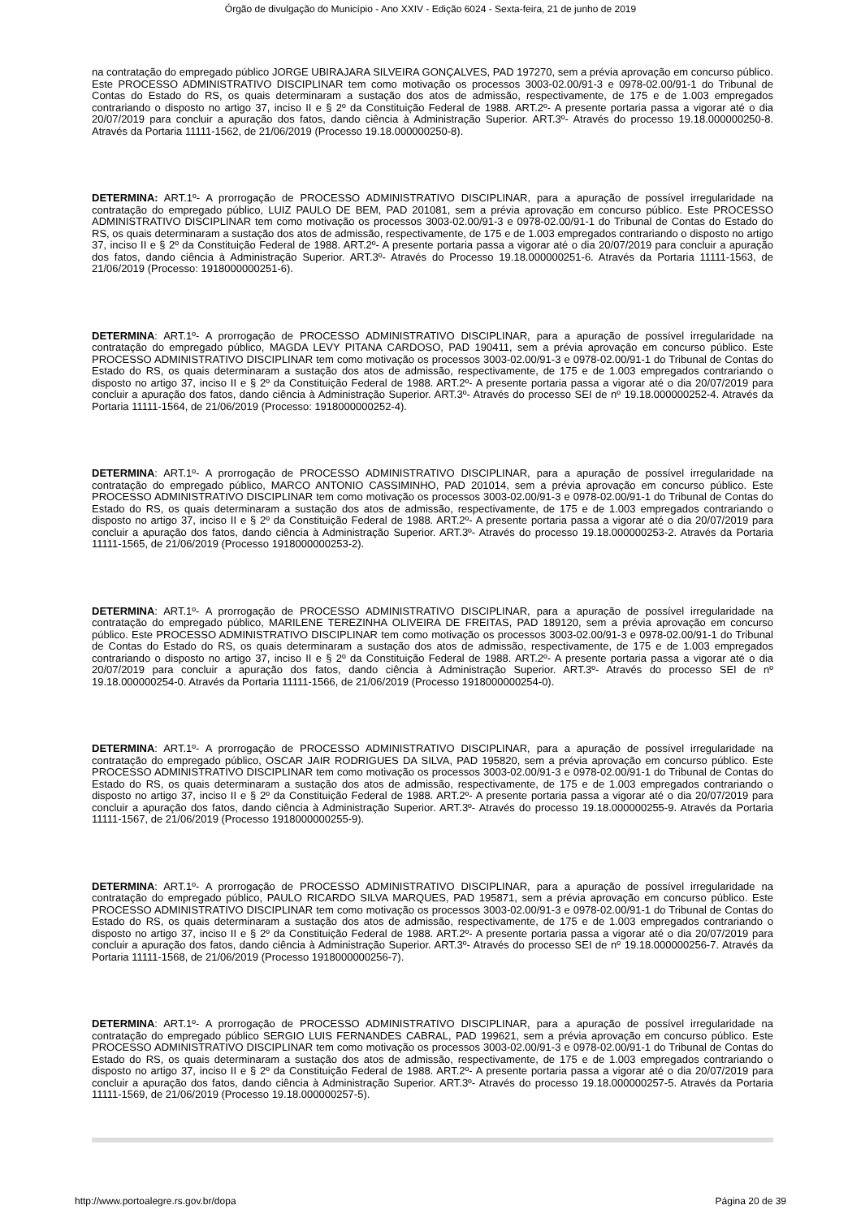Órgão de divulgação do Município - Ano XXIV - Edição 6024 - Sexta-feira, 21 de junho de 2019
na contratação do empregado público JORGE UBIRAJARA SILVEIRA GONÇALVES, PAD 197270, sem a prévia aprovação em concurso público. Este PROCESSO ADMINISTRATIVO DISCIPLINAR tem como motivação os processos 3003-02.00/91-3 e 0978-02.00/91-1 do Tribunal de Contas do Estado do RS, os quais determinaram a sustação dos atos de admissão, respectivamente, de 175 e de 1.003 empregados contrariando o disposto no artigo 37, inciso II e § 2º da Constituição Federal de 1988. ART.2º- A presente portaria passa a vigorar até o dia 20/07/2019 para concluir a apuração dos fatos, dando ciência à Administração Superior. ART.3º- Através do processo 19.18.000000250-8. Através da Portaria 11111-1562, de 21/06/2019 (Processo 19.18.000000250-8).
DETERMINA: ART.1º- A prorrogação de PROCESSO ADMINISTRATIVO DISCIPLINAR, para a apuração de possível irregularidade na contratação do empregado público, LUIZ PAULO DE BEM, PAD 201081, sem a prévia aprovação em concurso público. Este PROCESSO ADMINISTRATIVO DISCIPLINAR tem como motivação os processos 3003-02.00/91-3 e 0978-02.00/91-1 do Tribunal de Contas do Estado do RS, os quais determinaram a sustação dos atos de admissão, respectivamente, de 175 e de 1.003 empregados contrariando o disposto no artigo 37, inciso II e § 2º da Constituição Federal de 1988. ART.2º- A presente portaria passa a vigorar até o dia 20/07/2019 para concluir a apuração dos fatos, dando ciência à Administração Superior. ART.3º- Através do Processo 19.18.000000251-6. Através da Portaria 11111-1563, de 21/06/2019 (Processo: 1918000000251-6).
DETERMINA: ART.1º- A prorrogação de PROCESSO ADMINISTRATIVO DISCIPLINAR, para a apuração de possível irregularidade na contratação do empregado público, MAGDA LEVY PITANA CARDOSO, PAD 190411, sem a prévia aprovação em concurso público. Este PROCESSO ADMINISTRATIVO DISCIPLINAR tem como motivação os processos 3003-02.00/91-3 e 0978-02.00/91-1 do Tribunal de Contas do Estado do RS, os quais determinaram a sustação dos atos de admissão, respectivamente, de 175 e de 1.003 empregados contrariando o disposto no artigo 37, inciso II e § 2º da Constituição Federal de 1988. ART.2º- A presente portaria passa a vigorar até o dia 20/07/2019 para concluir a apuração dos fatos, dando ciência à Administração Superior. ART.3º- Através do processo SEI de nº 19.18.000000252-4. Através da Portaria 11111-1564, de 21/06/2019 (Processo: 1918000000252-4).
DETERMINA: ART.1º- A prorrogação de PROCESSO ADMINISTRATIVO DISCIPLINAR, para a apuração de possível irregularidade na contratação do empregado público, MARCO ANTONIO CASSIMINHO, PAD 201014, sem a prévia aprovação em concurso público. Este PROCESSO ADMINISTRATIVO DISCIPLINAR tem como motivação os processos 3003-02.00/91-3 e 0978-02.00/91-1 do Tribunal de Contas do Estado do RS, os quais determinaram a sustação dos atos de admissão, respectivamente, de 175 e de 1.003 empregados contrariando o disposto no artigo 37, inciso II e § 2º da Constituição Federal de 1988. ART.2º- A presente portaria passa a vigorar até o dia 20/07/2019 para concluir a apuração dos fatos, dando ciência à Administração Superior. ART.3º- Através do processo 19.18.000000253-2. Através da Portaria 11111-1565, de 21/06/2019 (Processo 1918000000253-2).
DETERMINA: ART.1º- A prorrogação de PROCESSO ADMINISTRATIVO DISCIPLINAR, para a apuração de possível irregularidade na contratação do empregado público, MARILENE TEREZINHA OLIVEIRA DE FREITAS, PAD 189120, sem a prévia aprovação em concurso público. Este PROCESSO ADMINISTRATIVO DISCIPLINAR tem como motivação os processos 3003-02.00/91-3 e 0978-02.00/91-1 do Tribunal de Contas do Estado do RS, os quais determinaram a sustação dos atos de admissão, respectivamente, de 175 e de 1.003 empregados contrariando o disposto no artigo 37, inciso II e § 2º da Constituição Federal de 1988. ART.2º- A presente portaria passa a vigorar até o dia 20/07/2019 para concluir a apuração dos fatos, dando ciência à Administração Superior. ART.3º- Através do processo SEI de nº 19.18.000000254-0. Através da Portaria 11111-1566, de 21/06/2019 (Processo 1918000000254-0).
DETERMINA: ART.1º- A prorrogação de PROCESSO ADMINISTRATIVO DISCIPLINAR, para a apuração de possível irregularidade na contratação do empregado público, OSCAR JAIR RODRIGUES DA SILVA, PAD 195820, sem a prévia aprovação em concurso público. Este PROCESSO ADMINISTRATIVO DISCIPLINAR tem como motivação os processos 3003-02.00/91-3 e 0978-02.00/91-1 do Tribunal de Contas do Estado do RS, os quais determinaram a sustação dos atos de admissão, respectivamente, de 175 e de 1.003 empregados contrariando o disposto no artigo 37, inciso II e § 2º da Constituição Federal de 1988. ART.2º- A presente portaria passa a vigorar até o dia 20/07/2019 para concluir a apuração dos fatos, dando ciência à Administração Superior. ART.3º- Através do processo 19.18.000000255-9. Através da Portaria 11111-1567, de 21/06/2019 (Processo 1918000000255-9).
DETERMINA: ART.1º- A prorrogação de PROCESSO ADMINISTRATIVO DISCIPLINAR, para a apuração de possível irregularidade na contratação do empregado público, PAULO RICARDO SILVA MARQUES, PAD 195871, sem a prévia aprovação em concurso público. Este PROCESSO ADMINISTRATIVO DISCIPLINAR tem como motivação os processos 3003-02.00/91-3 e 0978-02.00/91-1 do Tribunal de Contas do Estado do RS, os quais determinaram a sustação dos atos de admissão, respectivamente, de 175 e de 1.003 empregados contrariando o disposto no artigo 37, inciso II e § 2º da Constituição Federal de 1988. ART.2º- A presente portaria passa a vigorar até o dia 20/07/2019 para concluir a apuração dos fatos, dando ciência à Administração Superior. ART.3º- Através do processo SEI de nº 19.18.000000256-7. Através da Portaria 11111-1568, de 21/06/2019 (Processo 1918000000256-7).
DETERMINA: ART.1º- A prorrogação de PROCESSO ADMINISTRATIVO DISCIPLINAR, para a apuração de possível irregularidade na contratação do empregado público SERGIO LUIS FERNANDES CABRAL, PAD 199621, sem a prévia aprovação em concurso público. Este PROCESSO ADMINISTRATIVO DISCIPLINAR tem como motivação os processos 3003-02.00/91-3 e 0978-02.00/91-1 do Tribunal de Contas do Estado do RS, os quais determinaram a sustação dos atos de admissão, respectivamente, de 175 e de 1.003 empregados contrariando o disposto no artigo 37, inciso II e § 2º da Constituição Federal de 1988. ART.2º- A presente portaria passa a vigorar até o dia 20/07/2019 para concluir a apuração dos fatos, dando ciência à Administração Superior. ART.3º- Através do processo 19.18.000000257-5. Através da Portaria 11111-1569, de 21/06/2019 (Processo 19.18.000000257-5).
http://www.portoalegre.rs.gov.br/dopa Página 20 de 39